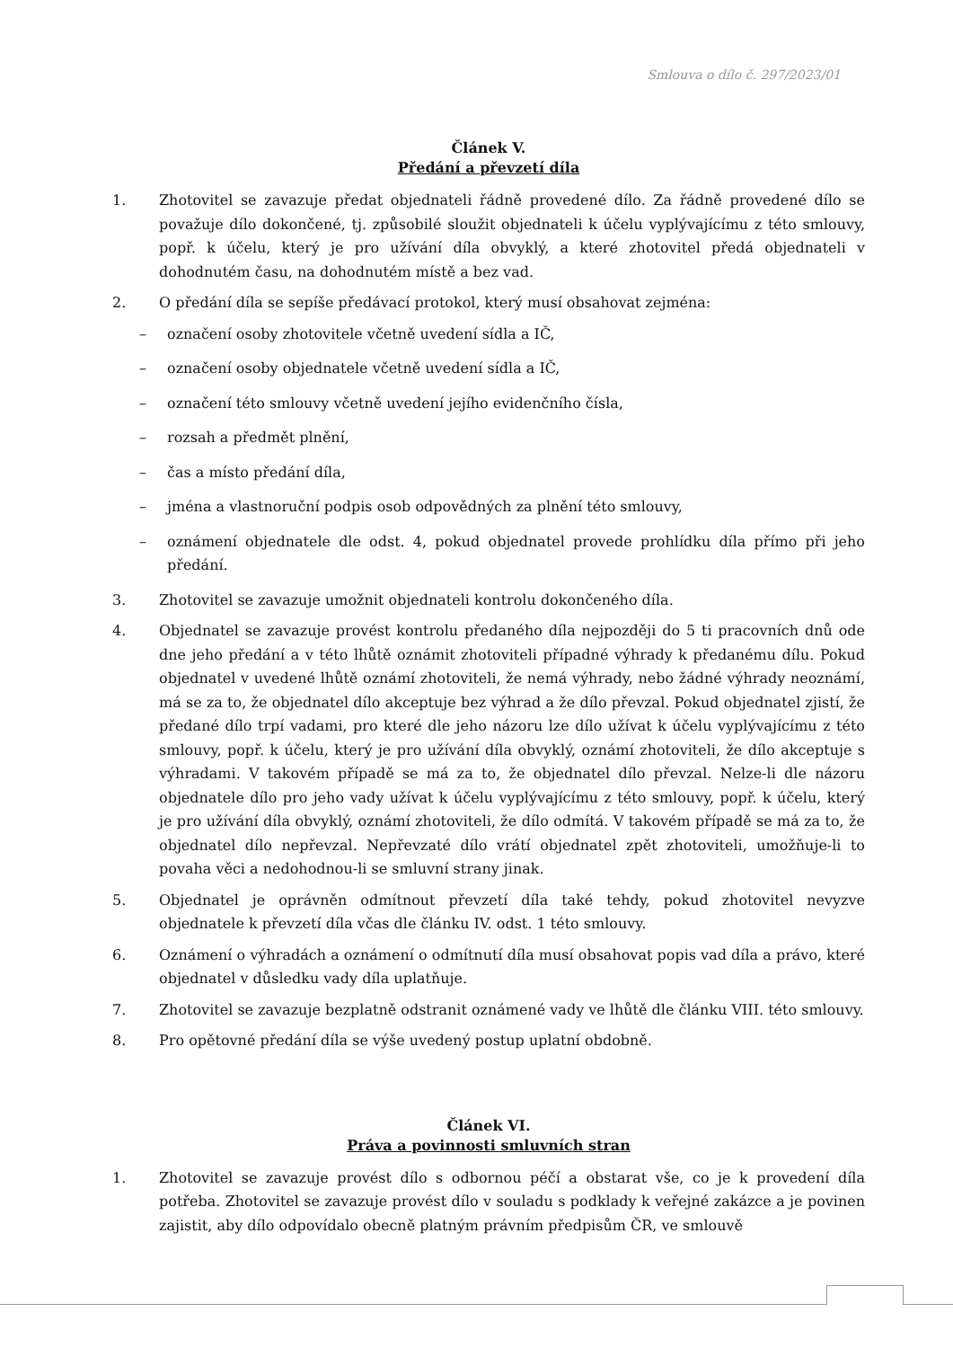Smlouva o dílo č. 297/2023/01
Článek V.
Předání a převzetí díla
1. Zhotovitel se zavazuje předat objednateli řádně provedené dílo. Za řádně provedené dílo se považuje dílo dokončené, tj. způsobilé sloužit objednateli k účelu vyplývajícímu z této smlouvy, popř. k účelu, který je pro užívání díla obvyklý, a které zhotovitel předá objednateli v dohodnutém času, na dohodnutém místě a bez vad.
2. O předání díla se sepíše předávací protokol, který musí obsahovat zejména:
– označení osoby zhotovitele včetně uvedení sídla a IČ,
– označení osoby objednatele včetně uvedení sídla a IČ,
– označení této smlouvy včetně uvedení jejího evidenčního čísla,
– rozsah a předmět plnění,
– čas a místo předání díla,
– jména a vlastnoruční podpis osob odpovědných za plnění této smlouvy,
– oznámení objednatele dle odst. 4, pokud objednatel provede prohlídku díla přímo při jeho předání.
3. Zhotovitel se zavazuje umožnit objednateli kontrolu dokončeného díla.
4. Objednatel se zavazuje provést kontrolu předaného díla nejpozději do 5 ti pracovních dnů ode dne jeho předání a v této lhůtě oznámit zhotoviteli případné výhrady k předanému dílu. Pokud objednatel v uvedené lhůtě oznámí zhotoviteli, že nemá výhrady, nebo žádné výhrady neoznámí, má se za to, že objednatel dílo akceptuje bez výhrad a že dílo převzal. Pokud objednatel zjistí, že předané dílo trpí vadami, pro které dle jeho názoru lze dílo užívat k účelu vyplývajícímu z této smlouvy, popř. k účelu, který je pro užívání díla obvyklý, oznámí zhotoviteli, že dílo akceptuje s výhradami. V takovém případě se má za to, že objednatel dílo převzal. Nelze-li dle názoru objednatele dílo pro jeho vady užívat k účelu vyplývajícímu z této smlouvy, popř. k účelu, který je pro užívání díla obvyklý, oznámí zhotoviteli, že dílo odmítá. V takovém případě se má za to, že objednatel dílo nepřevzal. Nepřevzaté dílo vrátí objednatel zpět zhotoviteli, umožňuje-li to povaha věci a nedohodnou-li se smluvní strany jinak.
5. Objednatel je oprávněn odmítnout převzetí díla také tehdy, pokud zhotovitel nevyzve objednatele k převzetí díla včas dle článku IV. odst. 1 této smlouvy.
6. Oznámení o výhradách a oznámení o odmítnutí díla musí obsahovat popis vad díla a právo, které objednatel v důsledku vady díla uplatňuje.
7. Zhotovitel se zavazuje bezplatně odstranit oznámené vady ve lhůtě dle článku VIII. této smlouvy.
8. Pro opětovné předání díla se výše uvedený postup uplatní obdobně.
Článek VI.
Práva a povinnosti smluvních stran
1. Zhotovitel se zavazuje provést dílo s odbornou péčí a obstarat vše, co je k provedení díla potřeba. Zhotovitel se zavazuje provést dílo v souladu s podklady k veřejné zakázce a je povinen zajistit, aby dílo odpovídalo obecně platným právním předpisům ČR, ve smlouvě